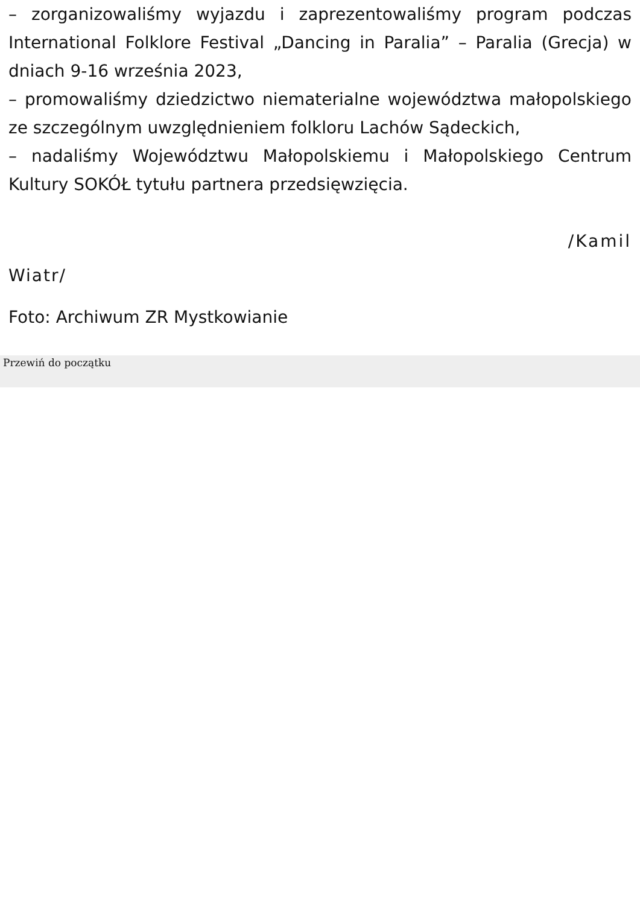– zorganizowaliśmy wyjazdu i zaprezentowaliśmy program podczas International Folklore Festival „Dancing in Paralia” – Paralia (Grecja) w dniach 9-16 września 2023,
– promowaliśmy dziedzictwo niematerialne województwa małopolskiego ze szczególnym uwzględnieniem folkloru Lachów Sądeckich,
– nadaliśmy Województwu Małopolskiemu i Małopolskiego Centrum Kultury SOKÓŁ tytułu partnera przedsięwzięcia.
/Kamil
Wiatr/
Foto: Archiwum ZR Mystkowianie
Przewiń do początku